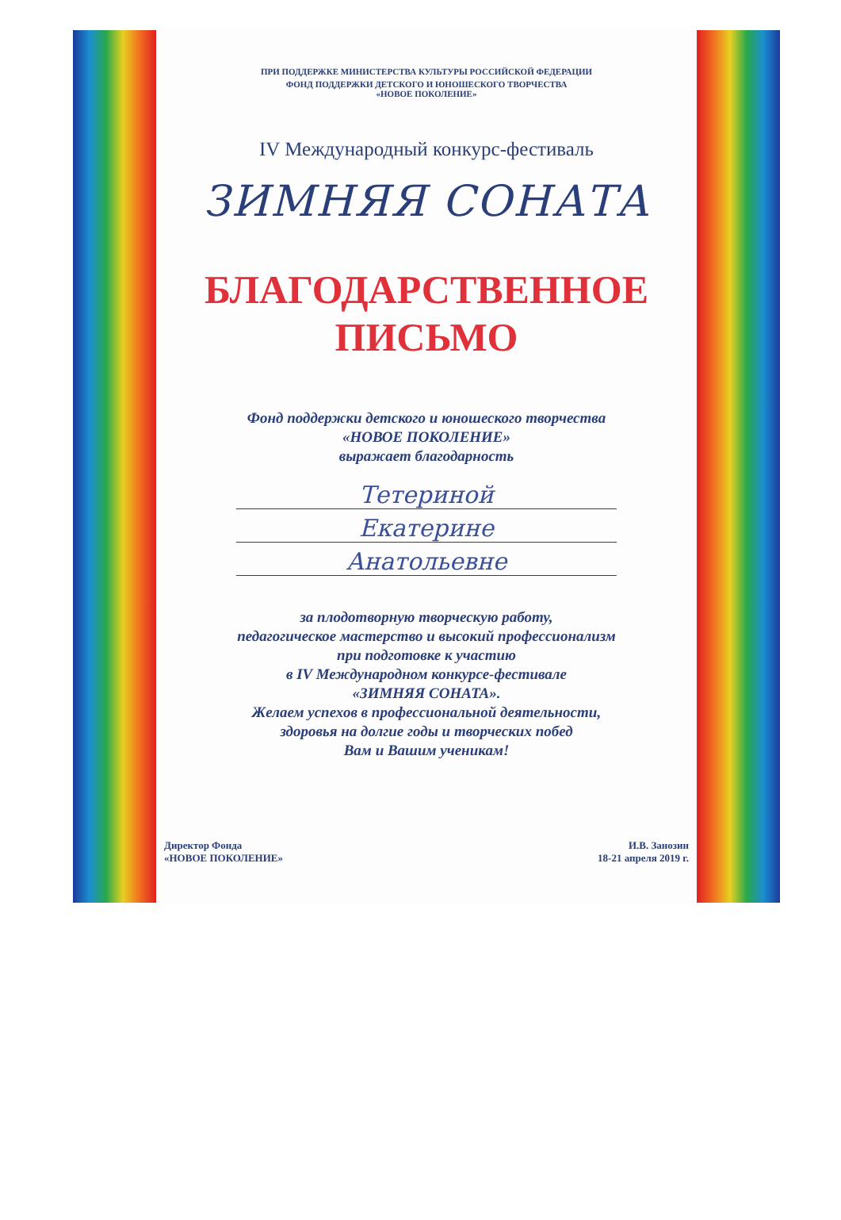ПРИ ПОДДЕРЖКЕ МИНИСТЕРСТВА КУЛЬТУРЫ РОССИЙСКОЙ ФЕДЕРАЦИИ
ФОНД ПОДДЕРЖКИ ДЕТСКОГО И ЮНОШЕСКОГО ТВОРЧЕСТВА
«НОВОЕ ПОКОЛЕНИЕ»
IV Международный конкурс-фестиваль
ЗИМНЯЯ СОНАТА
БЛАГОДАРСТВЕННОЕ
ПИСЬМО
Фонд поддержки детского и юношеского творчества
«НОВОЕ ПОКОЛЕНИЕ»
выражает благодарность
Тетериной
Екатерине
Анатольевне
за плодотворную творческую работу,
педагогическое мастерство и высокий профессионализм
при подготовке к участию
в IV Международном конкурсе-фестивале
«ЗИМНЯЯ СОНАТА».
Желаем успехов в профессиональной деятельности,
здоровья на долгие годы и творческих побед
Вам и Вашим ученикам!
Директор Фонда
«НОВОЕ ПОКОЛЕНИЕ»
И.В. Занозин
18-21 апреля 2019 г.